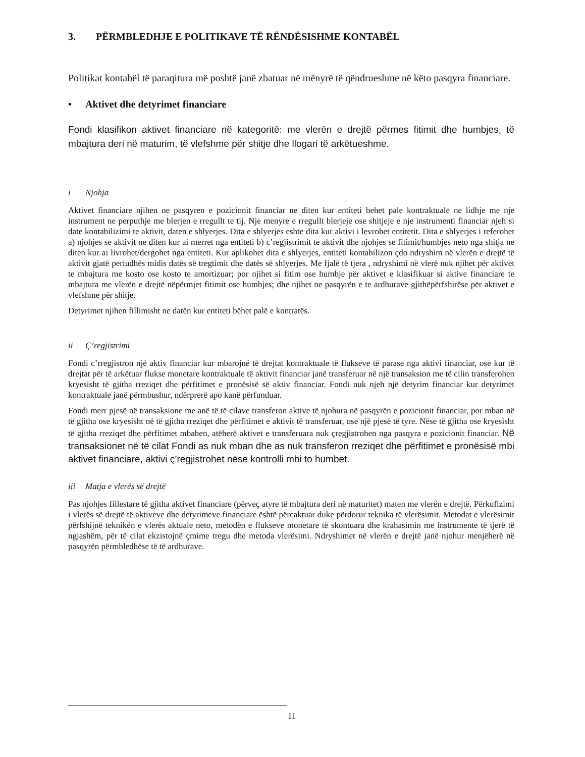3. PËRMBLEDHJE E POLITIKAVE TË RËNDËSISHME KONTABËL
Politikat kontabël të paraqitura më poshtë janë zbatuar në mënyrë të qëndrueshme në këto pasqyra financiare.
• Aktivet dhe detyrimet financiare
Fondi klasifikon aktivet financiare në kategoritë: me vlerën e drejtë përmes fitimit dhe humbjes, të mbajtura deri në maturim, të vlefshme për shitje dhe llogari të arkëtueshme.
i Njohja
Aktivet financiare njihen ne pasqyren e pozicionit financiar ne diten kur entiteti behet pale kontraktuale ne lidhje me nje instrument ne perputhje me blerjen e rregullt te tij. Nje menyre e rregullt blerjeje ose shitjeje e nje instrumenti financiar njeh si date kontabilizimi te aktivit, daten e shlyerjes. Dita e shlyerjes eshte dita kur aktivi i levrohet entitetit. Dita e shlyerjes i referohet a) njohjes se aktivit ne diten kur ai merret nga entiteti b) c’regjistrimit te aktivit dhe njohjes se fitimit/humbjes neto nga shitja ne diten kur ai livrohet/dergohet nga entiteti. Kur aplikohet dita e shlyerjes, entiteti kontabilizon çdo ndryshim në vlerën e drejtë të aktivit gjatë periudhës midis datës së tregtimit dhe datës së shlyerjes. Me fjalë të tjera , ndryshimi në vlerë nuk njihet për aktivet te mbajtura me kosto ose kosto te amortizuar; por njihet si fitim ose humbje për aktivet e klasifikuar si aktive financiare te mbajtura me vlerën e drejtë nëpërmjet fitimit ose humbjes; dhe njihet ne pasqyrën e te ardhurave gjithëpërfshirëse për aktivet e vlefshme për shitje.
Detyrimet njihen fillimisht ne datën kur entiteti bëhet palë e kontratës.
ii Ç’regjistrimi
Fondi c’rregjistron një aktiv financiar kur mbarojnë të drejtat kontraktuale të flukseve të parase nga aktivi financiar, ose kur të drejtat për të arkëtuar flukse monetare kontraktuale të aktivit financiar janë transferuar në një transaksion me të cilin transferohen kryesisht të gjitha rreziqet dhe përfitimet e pronësisë së aktiv financiar. Fondi nuk njeh një detyrim financiar kur detyrimet kontraktuale janë përmbushur, ndërprerë apo kanë përfunduar.
Fondi merr pjesë në transaksione me anë të të cilave transferon aktive të njohura në pasqyrën e pozicionit financiar, por mban në të gjitha ose kryesisht në të gjitha rreziqet dhe përfitimet e aktivit të transferuar, ose një pjesë të tyre. Nëse të gjitha ose kryesisht të gjitha rreziqet dhe përfitimet mbahen, atëherë aktivet e transferuara nuk çregjistrohen nga pasqyra e pozicionit financiar. Në transaksionet në të cilat Fondi as nuk mban dhe as nuk transferon rreziqet dhe përfitimet e pronësisë mbi aktivet financiare, aktivi ç’regjistrohet nëse kontrolli mbi to humbet.
iii Matja e vlerës së drejtë
Pas njohjes fillestare të gjitha aktivet financiare (përveç atyre të mbajtura deri në maturitet) maten me vlerën e drejtë. Përkufizimi i vlerës së drejtë të aktiveve dhe detyrimeve financiare është përcaktuar duke përdorur teknika të vlerësimit. Metodat e vlerësimit përfshijnë teknikën e vlerës aktuale neto, metodën e flukseve monetare të skontuara dhe krahasimin me instrumente të tjerë të ngjashëm, për të cilat ekzistojnë çmime tregu dhe metoda vlerësimi. Ndryshimet në vlerën e drejtë janë njohur menjëherë në pasqyrën përmbledhëse të të ardhurave.
11